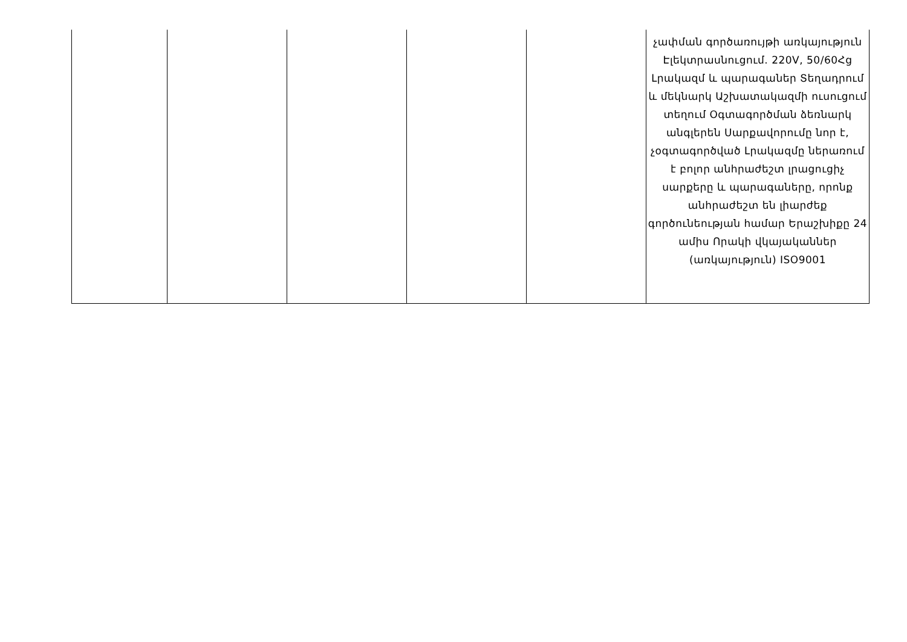| | | | | | չափման գործառույթի առկայություն Էլեկտրասնուցում. 220V, 50/60Հց Լրակազմ և պարագաներ Տեղադրում և մեկնարկ Աշխատակազմի ուսուցում տեղում Օգտագործման ձեռնարկ անգլերեն Սարքավորումը նոր է, չօգտագործված Լրակազմը ներառում է բոլոր անհրաժեշտ լրացուցիչ սարքերը և պարագաները, որոնք անհրաժեշտ են լիարժեք գործունեության համար Երաշխիքը 24 ամիս Որակի վկայականներ (առկայություն) ISO9001 |